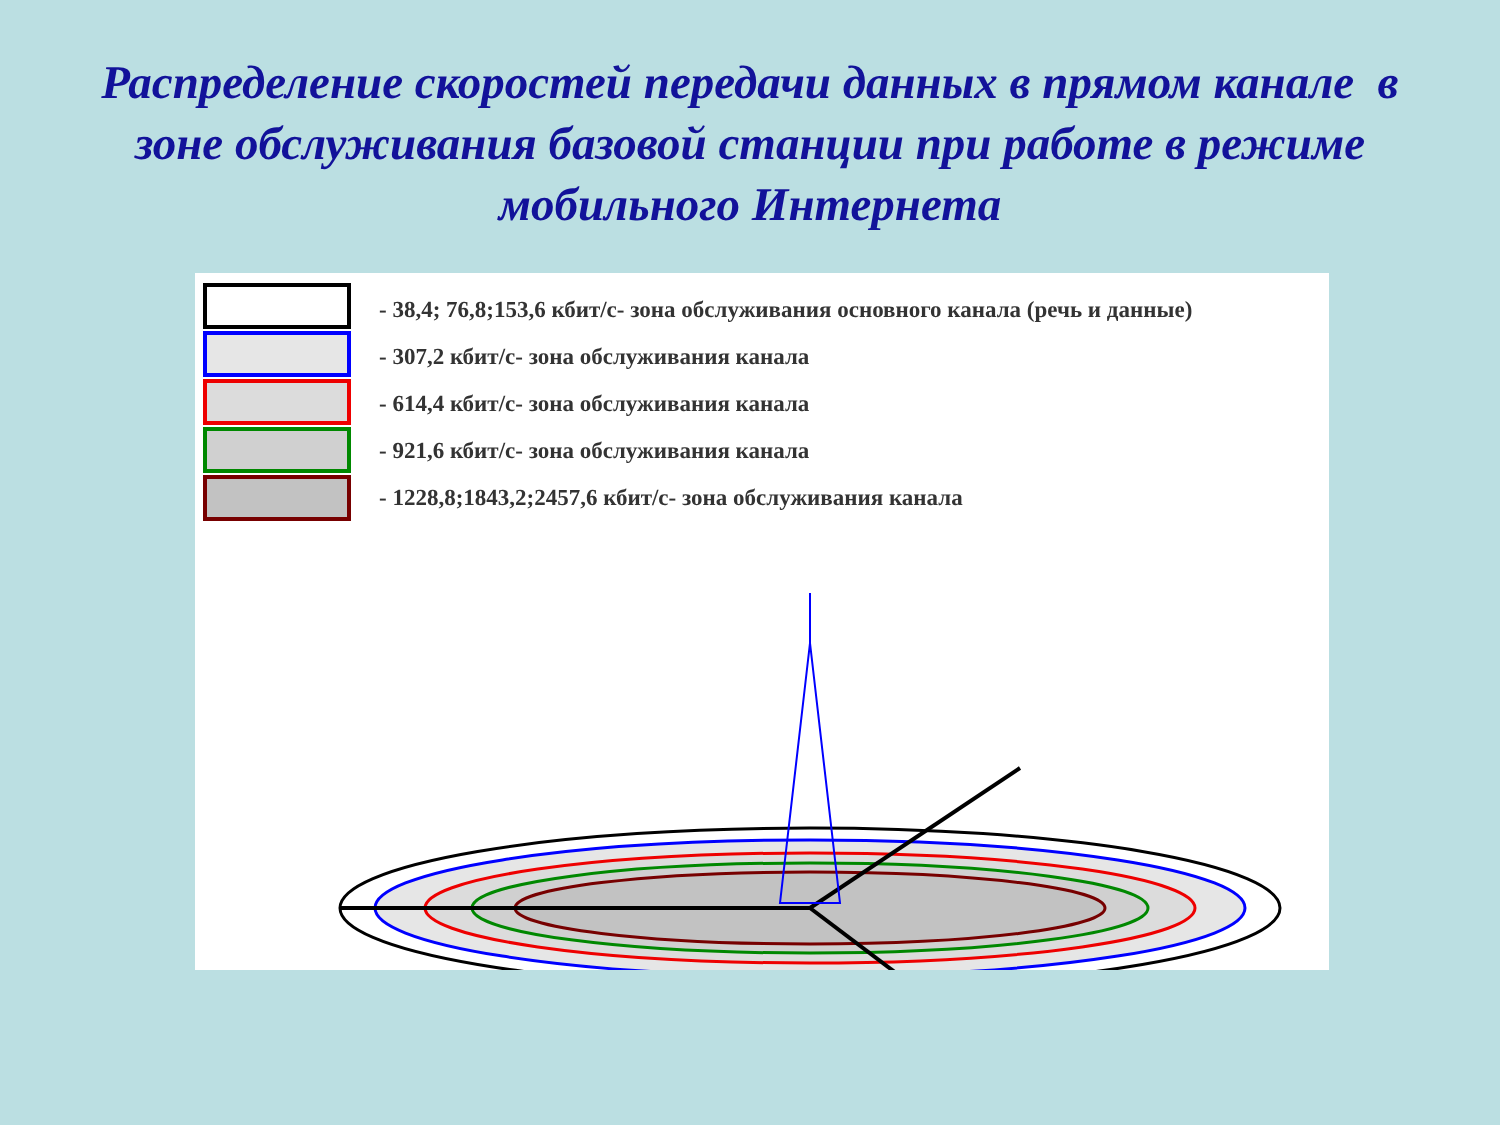Распределение скоростей передачи данных в прямом канале в зоне обслуживания базовой станции при работе в режиме мобильного Интернета
- 38,4; 76,8;153,6 кбит/с- зона обслуживания основного канала (речь и данные)
- 307,2 кбит/с- зона обслуживания канала
- 614,4 кбит/с- зона обслуживания канала
- 921,6 кбит/с- зона обслуживания канала
- 1228,8;1843,2;2457,6 кбит/с- зона обслуживания канала